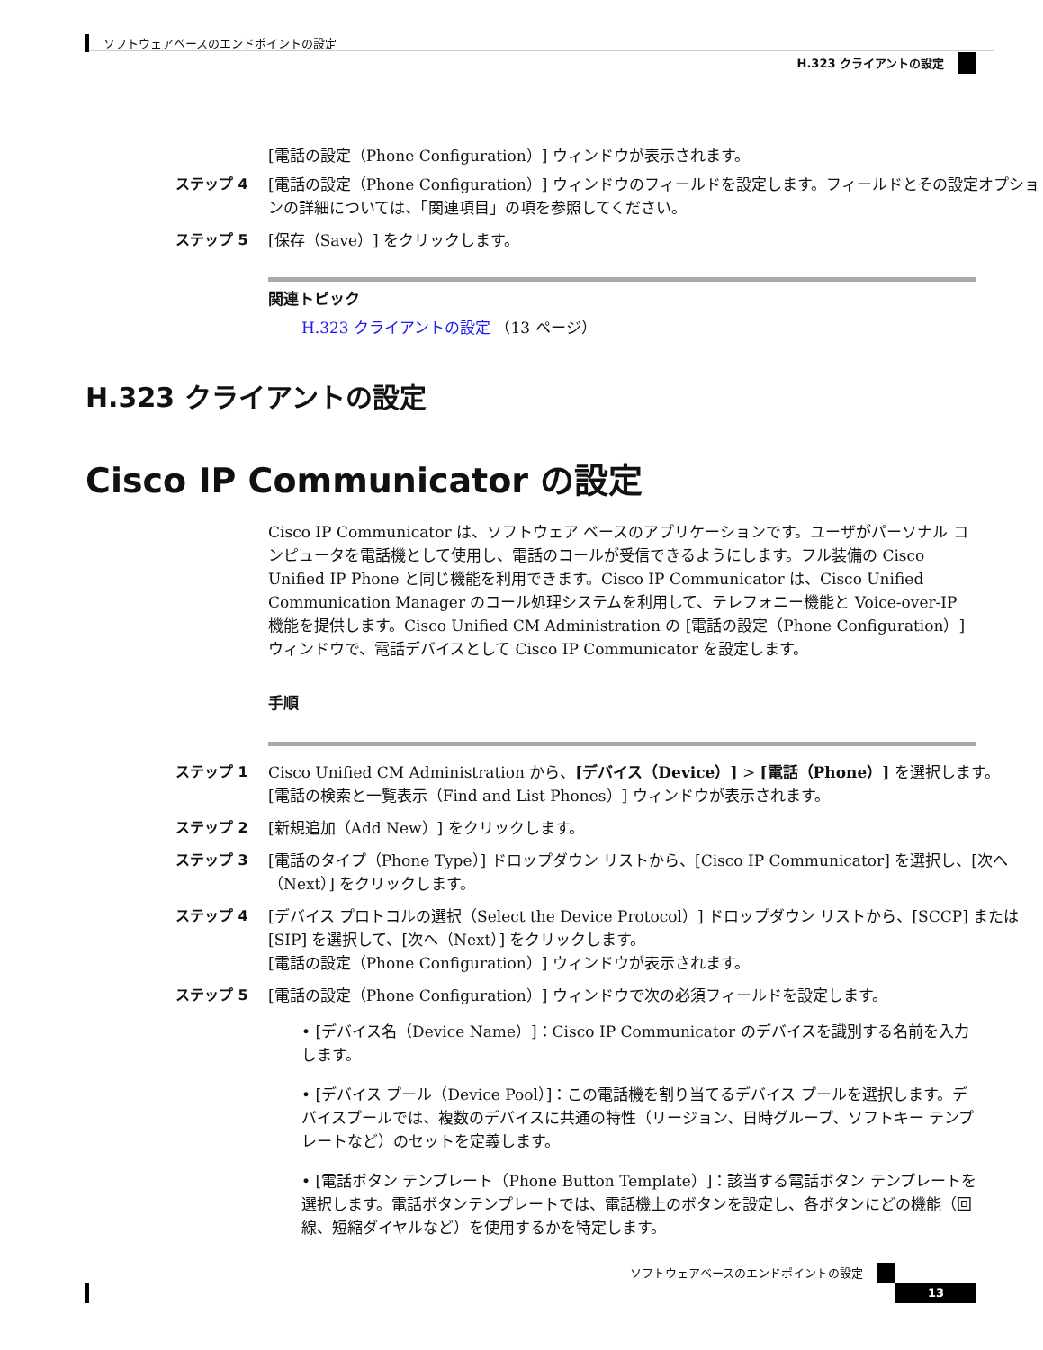ソフトウェアベースのエンドポイントの設定
H.323 クライアントの設定
[電話の設定（Phone Configuration）] ウィンドウが表示されます。
ステップ 4 [電話の設定（Phone Configuration）] ウィンドウのフィールドを設定します。フィールドとその設定オプションの詳細については、「関連項目」の項を参照してください。
ステップ 5 [保存（Save）] をクリックします。
関連トピック
H.323 クライアントの設定 （13 ページ）
H.323 クライアントの設定
Cisco IP Communicator の設定
Cisco IP Communicator は、ソフトウェア ベースのアプリケーションです。ユーザがパーソナル コンピュータを電話機として使用し、電話のコールが受信できるようにします。フル装備の Cisco Unified IP Phone と同じ機能を利用できます。Cisco IP Communicator は、Cisco Unified Communication Manager のコール処理システムを利用して、テレフォニー機能と Voice-over-IP 機能を提供します。Cisco Unified CM Administration の [電話の設定（Phone Configuration）] ウィンドウで、電話デバイスとして Cisco IP Communicator を設定します。
手順
ステップ 1 Cisco Unified CM Administration から、[デバイス（Device）] > [電話（Phone）] を選択します。
[電話の検索と一覧表示（Find and List Phones）] ウィンドウが表示されます。
ステップ 2 [新規追加（Add New）] をクリックします。
ステップ 3 [電話のタイプ（Phone Type）] ドロップダウン リストから、[Cisco IP Communicator] を選択し、[次へ（Next）] をクリックします。
ステップ 4 [デバイス プロトコルの選択（Select the Device Protocol）] ドロップダウン リストから、[SCCP] または [SIP] を選択して、[次へ（Next）] をクリックします。
[電話の設定（Phone Configuration）] ウィンドウが表示されます。
ステップ 5 [電話の設定（Phone Configuration）] ウィンドウで次の必須フィールドを設定します。
• [デバイス名（Device Name）]：Cisco IP Communicator のデバイスを識別する名前を入力します。
• [デバイス プール（Device Pool）]：この電話機を割り当てるデバイス プールを選択します。デバイスプールでは、複数のデバイスに共通の特性（リージョン、日時グループ、ソフトキー テンプレートなど）のセットを定義します。
• [電話ボタン テンプレート（Phone Button Template）]：該当する電話ボタン テンプレートを選択します。電話ボタンテンプレートでは、電話機上のボタンを設定し、各ボタンにどの機能（回線、短縮ダイヤルなど）を使用するかを特定します。
ソフトウェアベースのエンドポイントの設定
13